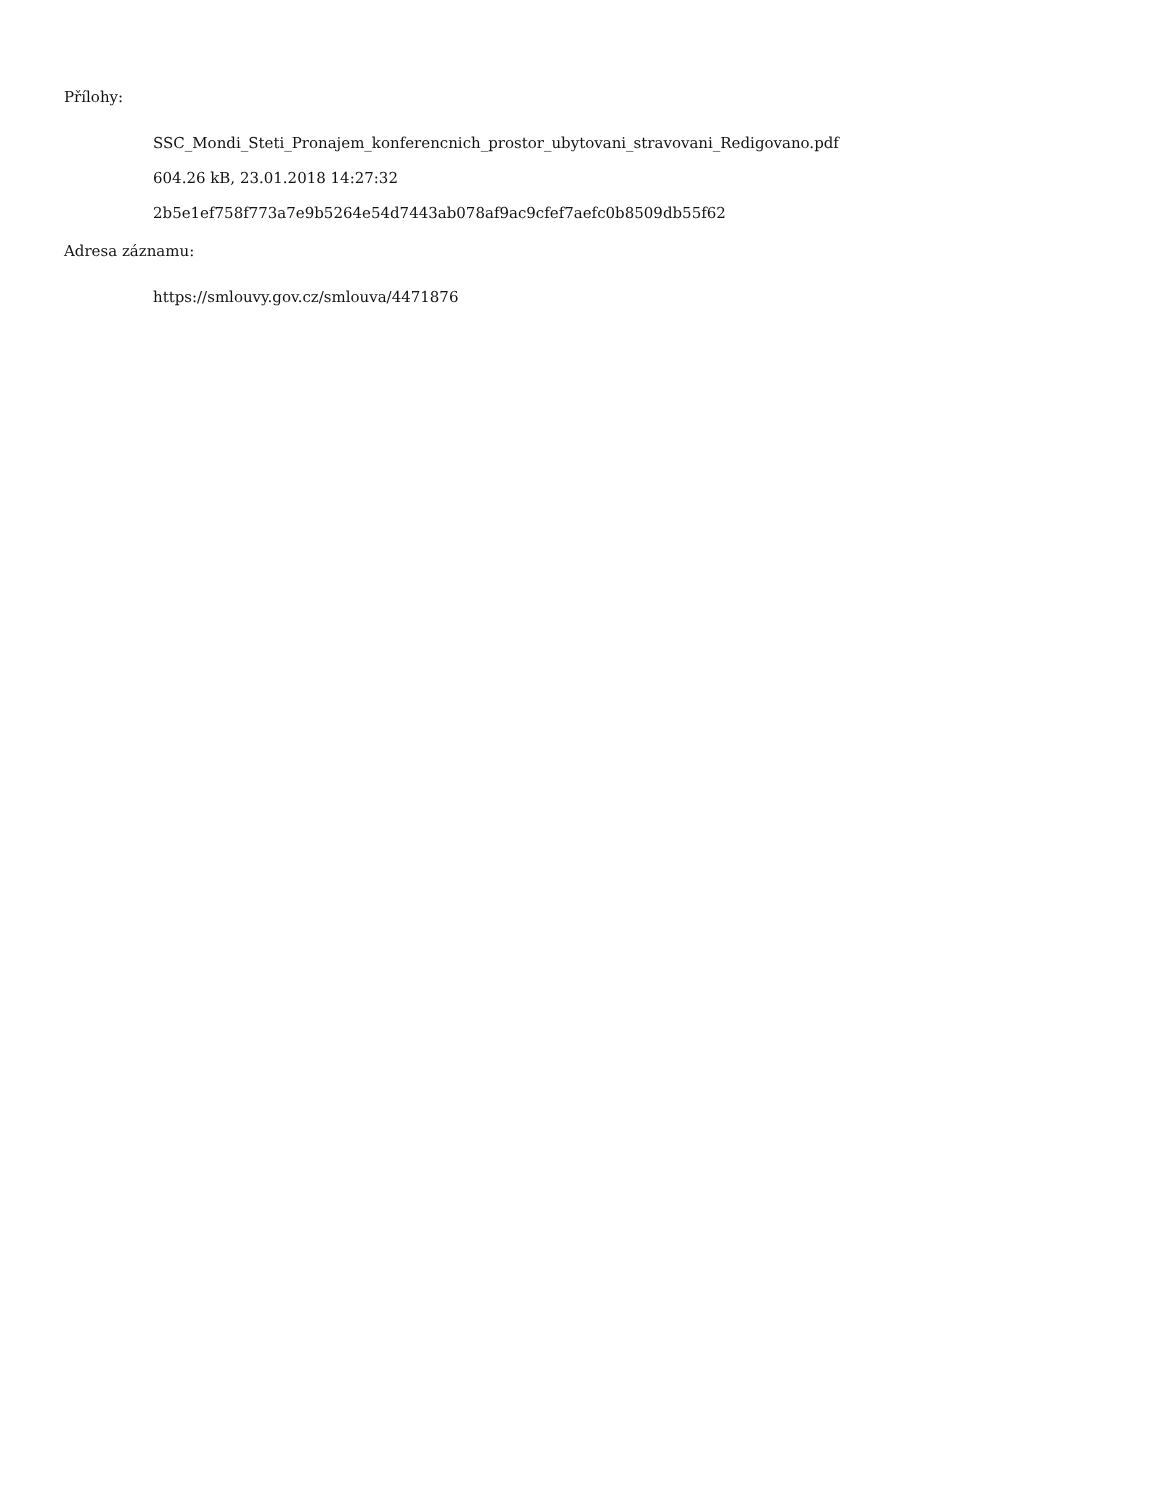Přílohy:
SSC_Mondi_Steti_Pronajem_konferencnich_prostor_ubytovani_stravovani_Redigovano.pdf
604.26 kB, 23.01.2018 14:27:32
2b5e1ef758f773a7e9b5264e54d7443ab078af9ac9cfef7aefc0b8509db55f62
Adresa záznamu:
https://smlouvy.gov.cz/smlouva/4471876